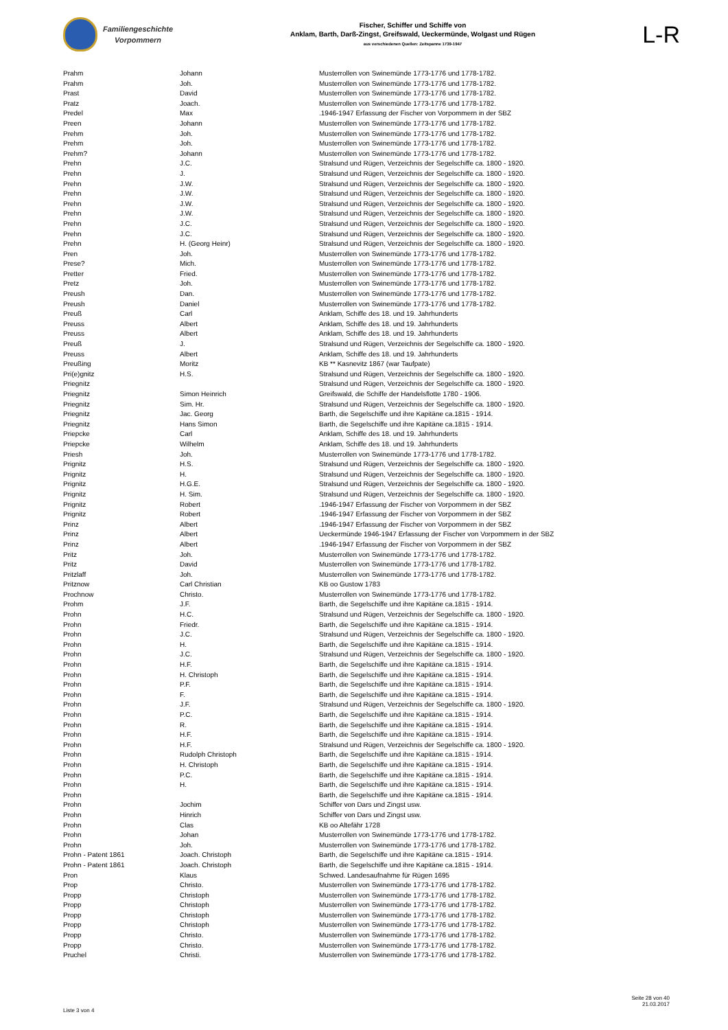Familiengeschichte
Vorpommern
Fischer, Schiffer und Schiffe von
Anklam, Barth, Darß-Zingst, Greifswald, Ueckermünde, Wolgast und Rügen
aus verschiedenen Quellen: Zeitspanne 1739-1947
L-R
| Prahm | Johann | Musterrollen von Swinemünde 1773-1776 und 1778-1782. |
| Prahm | Joh. | Musterrollen von Swinemünde 1773-1776 und 1778-1782. |
| Prast | David | Musterrollen von Swinemünde 1773-1776 und 1778-1782. |
| Pratz | Joach. | Musterrollen von Swinemünde 1773-1776 und 1778-1782. |
| Predel | Max | .1946-1947 Erfassung der Fischer von Vorpommern in der SBZ |
| Preen | Johann | Musterrollen von Swinemünde 1773-1776 und 1778-1782. |
| Prehm | Joh. | Musterrollen von Swinemünde 1773-1776 und 1778-1782. |
| Prehm | Joh. | Musterrollen von Swinemünde 1773-1776 und 1778-1782. |
| Prehm? | Johann | Musterrollen von Swinemünde 1773-1776 und 1778-1782. |
| Prehn | J.C. | Stralsund und Rügen, Verzeichnis der Segelschiffe ca. 1800 - 1920. |
| Prehn | J. | Stralsund und Rügen, Verzeichnis der Segelschiffe ca. 1800 - 1920. |
| Prehn | J.W. | Stralsund und Rügen, Verzeichnis der Segelschiffe ca. 1800 - 1920. |
| Prehn | J.W. | Stralsund und Rügen, Verzeichnis der Segelschiffe ca. 1800 - 1920. |
| Prehn | J.W. | Stralsund und Rügen, Verzeichnis der Segelschiffe ca. 1800 - 1920. |
| Prehn | J.W. | Stralsund und Rügen, Verzeichnis der Segelschiffe ca. 1800 - 1920. |
| Prehn | J.C. | Stralsund und Rügen, Verzeichnis der Segelschiffe ca. 1800 - 1920. |
| Prehn | J.C. | Stralsund und Rügen, Verzeichnis der Segelschiffe ca. 1800 - 1920. |
| Prehn | H. (Georg Heinr) | Stralsund und Rügen, Verzeichnis der Segelschiffe ca. 1800 - 1920. |
| Pren | Joh. | Musterrollen von Swinemünde 1773-1776 und 1778-1782. |
| Prese? | Mich. | Musterrollen von Swinemünde 1773-1776 und 1778-1782. |
| Pretter | Fried. | Musterrollen von Swinemünde 1773-1776 und 1778-1782. |
| Pretz | Joh. | Musterrollen von Swinemünde 1773-1776 und 1778-1782. |
| Preush | Dan. | Musterrollen von Swinemünde 1773-1776 und 1778-1782. |
| Preush | Daniel | Musterrollen von Swinemünde 1773-1776 und 1778-1782. |
| Preuß | Carl | Anklam, Schiffe des 18. und 19. Jahrhunderts |
| Preuss | Albert | Anklam, Schiffe des 18. und 19. Jahrhunderts |
| Preuss | Albert | Anklam, Schiffe des 18. und 19. Jahrhunderts |
| Preuß | J. | Stralsund und Rügen, Verzeichnis der Segelschiffe ca. 1800 - 1920. |
| Preuss | Albert | Anklam, Schiffe des 18. und 19. Jahrhunderts |
| Preußing | Moritz | KB ** Kasnevitz 1867 (war Taufpate) |
| Pri(e)gnitz | H.S. | Stralsund und Rügen, Verzeichnis der Segelschiffe ca. 1800 - 1920. |
| Priegnitz | | Stralsund und Rügen, Verzeichnis der Segelschiffe ca. 1800 - 1920. |
| Priegnitz | Simon Heinrich | Greifswald, die Schiffe der Handelsflotte 1780 - 1906. |
| Priegnitz | Sim. Hr. | Stralsund und Rügen, Verzeichnis der Segelschiffe ca. 1800 - 1920. |
| Priegnitz | Jac. Georg | Barth, die Segelschiffe und ihre Kapitäne ca.1815 - 1914. |
| Priegnitz | Hans Simon | Barth, die Segelschiffe und ihre Kapitäne ca.1815 - 1914. |
| Priepcke | Carl | Anklam, Schiffe des 18. und 19. Jahrhunderts |
| Priepcke | Wilhelm | Anklam, Schiffe des 18. und 19. Jahrhunderts |
| Priesh | Joh. | Musterrollen von Swinemünde 1773-1776 und 1778-1782. |
| Prignitz | H.S. | Stralsund und Rügen, Verzeichnis der Segelschiffe ca. 1800 - 1920. |
| Prignitz | H. | Stralsund und Rügen, Verzeichnis der Segelschiffe ca. 1800 - 1920. |
| Prignitz | H.G.E. | Stralsund und Rügen, Verzeichnis der Segelschiffe ca. 1800 - 1920. |
| Prignitz | H. Sim. | Stralsund und Rügen, Verzeichnis der Segelschiffe ca. 1800 - 1920. |
| Prignitz | Robert | .1946-1947 Erfassung der Fischer von Vorpommern in der SBZ |
| Prignitz | Robert | .1946-1947 Erfassung der Fischer von Vorpommern in der SBZ |
| Prinz | Albert | .1946-1947 Erfassung der Fischer von Vorpommern in der SBZ |
| Prinz | Albert | Ueckermünde 1946-1947 Erfassung der Fischer von Vorpommern in der SBZ |
| Prinz | Albert | .1946-1947 Erfassung der Fischer von Vorpommern in der SBZ |
| Pritz | Joh. | Musterrollen von Swinemünde 1773-1776 und 1778-1782. |
| Pritz | David | Musterrollen von Swinemünde 1773-1776 und 1778-1782. |
| Pritzlaff | Joh. | Musterrollen von Swinemünde 1773-1776 und 1778-1782. |
| Pritznow | Carl Christian | KB oo Gustow 1783 |
| Prochnow | Christo. | Musterrollen von Swinemünde 1773-1776 und 1778-1782. |
| Prohm | J.F. | Barth, die Segelschiffe und ihre Kapitäne ca.1815 - 1914. |
| Prohn | H.C. | Stralsund und Rügen, Verzeichnis der Segelschiffe ca. 1800 - 1920. |
| Prohn | Friedr. | Barth, die Segelschiffe und ihre Kapitäne ca.1815 - 1914. |
| Prohn | J.C. | Stralsund und Rügen, Verzeichnis der Segelschiffe ca. 1800 - 1920. |
| Prohn | H. | Barth, die Segelschiffe und ihre Kapitäne ca.1815 - 1914. |
| Prohn | J.C. | Stralsund und Rügen, Verzeichnis der Segelschiffe ca. 1800 - 1920. |
| Prohn | H.F. | Barth, die Segelschiffe und ihre Kapitäne ca.1815 - 1914. |
| Prohn | H. Christoph | Barth, die Segelschiffe und ihre Kapitäne ca.1815 - 1914. |
| Prohn | P.F. | Barth, die Segelschiffe und ihre Kapitäne ca.1815 - 1914. |
| Prohn | F. | Barth, die Segelschiffe und ihre Kapitäne ca.1815 - 1914. |
| Prohn | J.F. | Stralsund und Rügen, Verzeichnis der Segelschiffe ca. 1800 - 1920. |
| Prohn | P.C. | Barth, die Segelschiffe und ihre Kapitäne ca.1815 - 1914. |
| Prohn | R. | Barth, die Segelschiffe und ihre Kapitäne ca.1815 - 1914. |
| Prohn | H.F. | Barth, die Segelschiffe und ihre Kapitäne ca.1815 - 1914. |
| Prohn | H.F. | Stralsund und Rügen, Verzeichnis der Segelschiffe ca. 1800 - 1920. |
| Prohn | Rudolph Christoph | Barth, die Segelschiffe und ihre Kapitäne ca.1815 - 1914. |
| Prohn | H. Christoph | Barth, die Segelschiffe und ihre Kapitäne ca.1815 - 1914. |
| Prohn | P.C. | Barth, die Segelschiffe und ihre Kapitäne ca.1815 - 1914. |
| Prohn | H. | Barth, die Segelschiffe und ihre Kapitäne ca.1815 - 1914. |
| Prohn | | Barth, die Segelschiffe und ihre Kapitäne ca.1815 - 1914. |
| Prohn | Jochim | Schiffer von Dars und Zingst usw. |
| Prohn | Hinrich | Schiffer von Dars und Zingst usw. |
| Prohn | Clas | KB oo Altefähr 1728 |
| Prohn | Johan | Musterrollen von Swinemünde 1773-1776 und 1778-1782. |
| Prohn | Joh. | Musterrollen von Swinemünde 1773-1776 und 1778-1782. |
| Prohn - Patent 1861 | Joach. Christoph | Barth, die Segelschiffe und ihre Kapitäne ca.1815 - 1914. |
| Prohn - Patent 1861 | Joach. Christoph | Barth, die Segelschiffe und ihre Kapitäne ca.1815 - 1914. |
| Pron | Klaus | Schwed. Landesaufnahme für Rügen 1695 |
| Prop | Christo. | Musterrollen von Swinemünde 1773-1776 und 1778-1782. |
| Propp | Christoph | Musterrollen von Swinemünde 1773-1776 und 1778-1782. |
| Propp | Christoph | Musterrollen von Swinemünde 1773-1776 und 1778-1782. |
| Propp | Christoph | Musterrollen von Swinemünde 1773-1776 und 1778-1782. |
| Propp | Christoph | Musterrollen von Swinemünde 1773-1776 und 1778-1782. |
| Propp | Christo. | Musterrollen von Swinemünde 1773-1776 und 1778-1782. |
| Propp | Christo. | Musterrollen von Swinemünde 1773-1776 und 1778-1782. |
| Pruchel | Christi. | Musterrollen von Swinemünde 1773-1776 und 1778-1782. |
Liste 3 von 4
Seite 28 von 40
21.03.2017